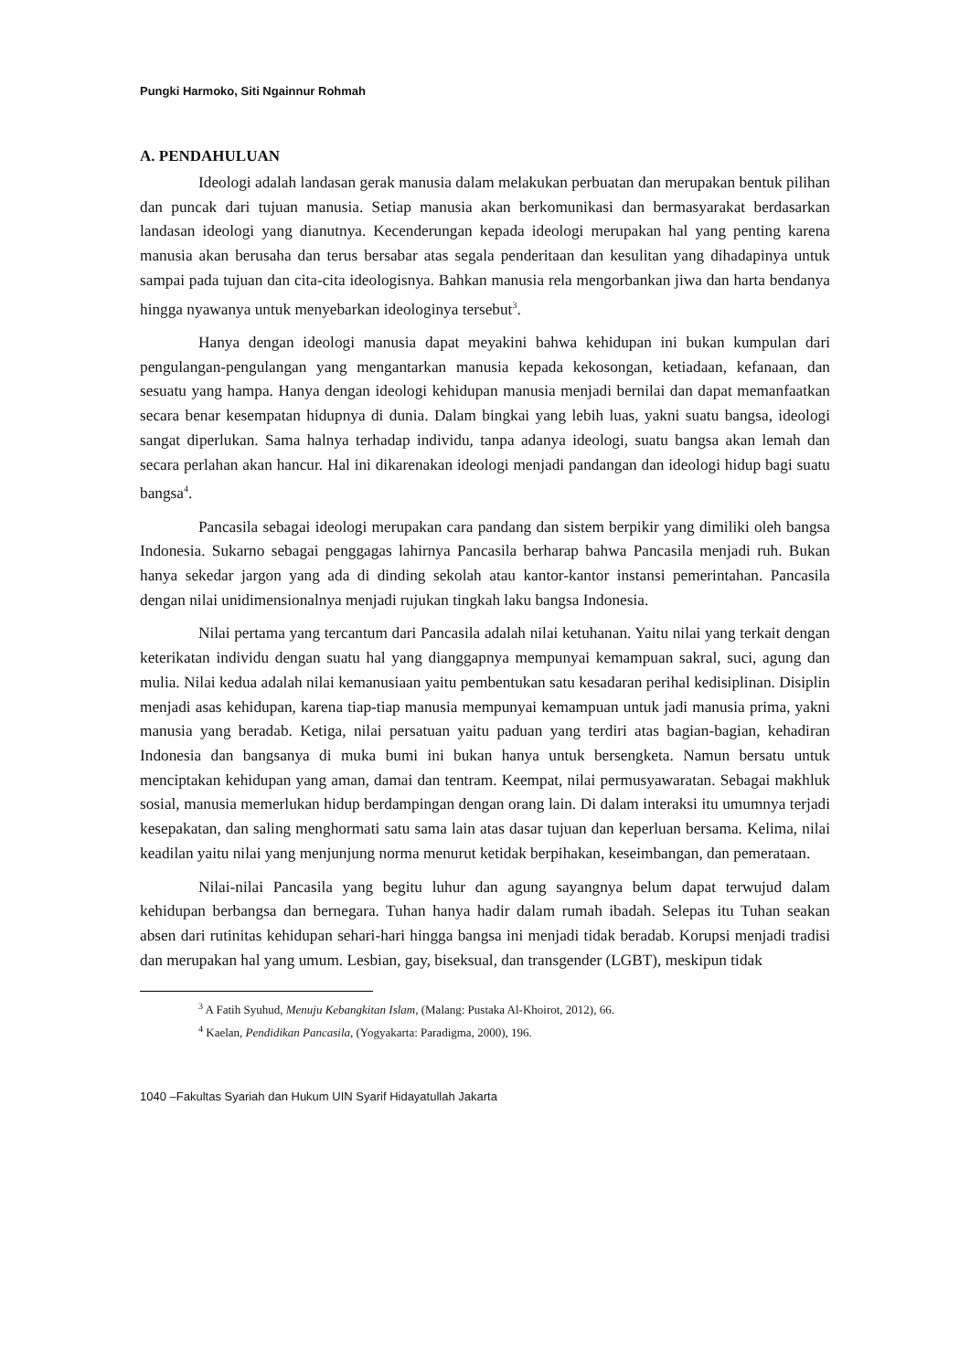Pungki Harmoko, Siti Ngainnur Rohmah
A. PENDAHULUAN
Ideologi adalah landasan gerak manusia dalam melakukan perbuatan dan merupakan bentuk pilihan dan puncak dari tujuan manusia. Setiap manusia akan berkomunikasi dan bermasyarakat berdasarkan landasan ideologi yang dianutnya. Kecenderungan kepada ideologi merupakan hal yang penting karena manusia akan berusaha dan terus bersabar atas segala penderitaan dan kesulitan yang dihadapinya untuk sampai pada tujuan dan cita-cita ideologisnya. Bahkan manusia rela mengorbankan jiwa dan harta bendanya hingga nyawanya untuk menyebarkan ideologinya tersebut<sup>3</sup>.
Hanya dengan ideologi manusia dapat meyakini bahwa kehidupan ini bukan kumpulan dari pengulangan-pengulangan yang mengantarkan manusia kepada kekosongan, ketiadaan, kefanaan, dan sesuatu yang hampa. Hanya dengan ideologi kehidupan manusia menjadi bernilai dan dapat memanfaatkan secara benar kesempatan hidupnya di dunia. Dalam bingkai yang lebih luas, yakni suatu bangsa, ideologi sangat diperlukan. Sama halnya terhadap individu, tanpa adanya ideologi, suatu bangsa akan lemah dan secara perlahan akan hancur. Hal ini dikarenakan ideologi menjadi pandangan dan ideologi hidup bagi suatu bangsa<sup>4</sup>.
Pancasila sebagai ideologi merupakan cara pandang dan sistem berpikir yang dimiliki oleh bangsa Indonesia. Sukarno sebagai penggagas lahirnya Pancasila berharap bahwa Pancasila menjadi ruh. Bukan hanya sekedar jargon yang ada di dinding sekolah atau kantor-kantor instansi pemerintahan. Pancasila dengan nilai unidimensionalnya menjadi rujukan tingkah laku bangsa Indonesia.
Nilai pertama yang tercantum dari Pancasila adalah nilai ketuhanan. Yaitu nilai yang terkait dengan keterikatan individu dengan suatu hal yang dianggapnya mempunyai kemampuan sakral, suci, agung dan mulia. Nilai kedua adalah nilai kemanusiaan yaitu pembentukan satu kesadaran perihal kedisiplinan. Disiplin menjadi asas kehidupan, karena tiap-tiap manusia mempunyai kemampuan untuk jadi manusia prima, yakni manusia yang beradab. Ketiga, nilai persatuan yaitu paduan yang terdiri atas bagian-bagian, kehadiran Indonesia dan bangsanya di muka bumi ini bukan hanya untuk bersengketa. Namun bersatu untuk menciptakan kehidupan yang aman, damai dan tentram. Keempat, nilai permusyawaratan. Sebagai makhluk sosial, manusia memerlukan hidup berdampingan dengan orang lain. Di dalam interaksi itu umumnya terjadi kesepakatan, dan saling menghormati satu sama lain atas dasar tujuan dan keperluan bersama. Kelima, nilai keadilan yaitu nilai yang menjunjung norma menurut ketidak berpihakan, keseimbangan, dan pemerataan.
Nilai-nilai Pancasila yang begitu luhur dan agung sayangnya belum dapat terwujud dalam kehidupan berbangsa dan bernegara. Tuhan hanya hadir dalam rumah ibadah. Selepas itu Tuhan seakan absen dari rutinitas kehidupan sehari-hari hingga bangsa ini menjadi tidak beradab. Korupsi menjadi tradisi dan merupakan hal yang umum. Lesbian, gay, biseksual, dan transgender (LGBT), meskipun tidak
<sup>3</sup> A Fatih Syuhud, Menuju Kebangkitan Islam, (Malang: Pustaka Al-Khoirot, 2012), 66.
<sup>4</sup> Kaelan, Pendidikan Pancasila, (Yogyakarta: Paradigma, 2000), 196.
1040 –Fakultas Syariah dan Hukum UIN Syarif Hidayatullah Jakarta